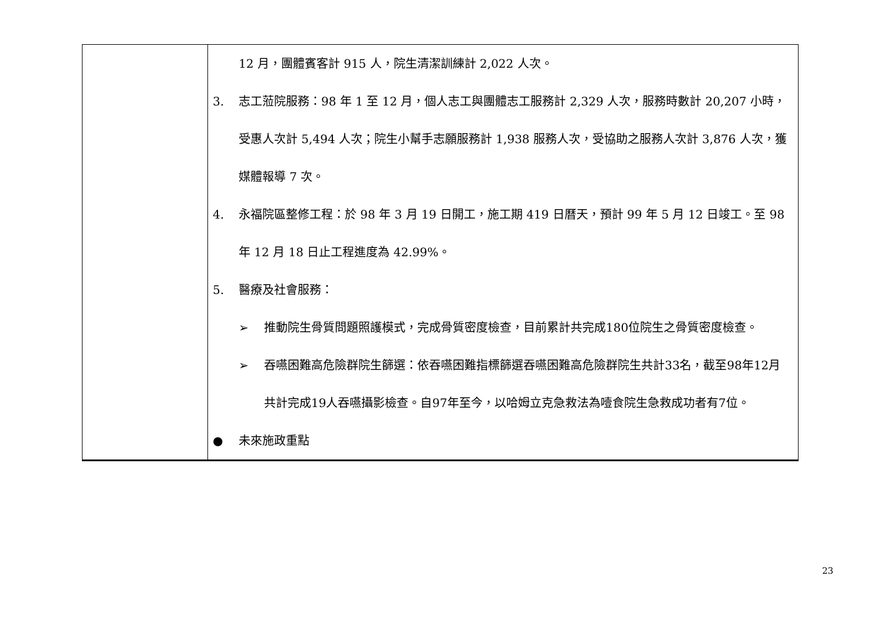| | 12 月，團體賓客計 915 人，院生清潔訓練計 2,022 人次。 3. 志工蒞院服務：98 年 1 至 12 月，個人志工與團體志工服務計 2,329 人次，服務時數計 20,207 小時，受惠人次計 5,494 人次；院生小幫手志願服務計 1,938 服務人次，受協助之服務人次計 3,876 人次，獲媒體報導 7 次。 4. 永福院區整修工程：於 98 年 3 月 19 日開工，施工期 419 日曆天，預計 99 年 5 月 12 日竣工。至 98 年 12 月 18 日止工程進度為 42.99%。 5. 醫療及社會服務： ➢ 推動院生骨質問題照護模式，完成骨質密度檢查，目前累計共完成180位院生之骨質密度檢查。 ➢ 吞嚥困難高危險群院生篩選：依吞嚥困難指標篩選吞嚥困難高危險群院生共計33名，截至98年12月共計完成19人吞嚥攝影檢查。自97年至今，以哈姆立克急救法為噎食院生急救成功者有7位。 ● 未來施政重點 |
23